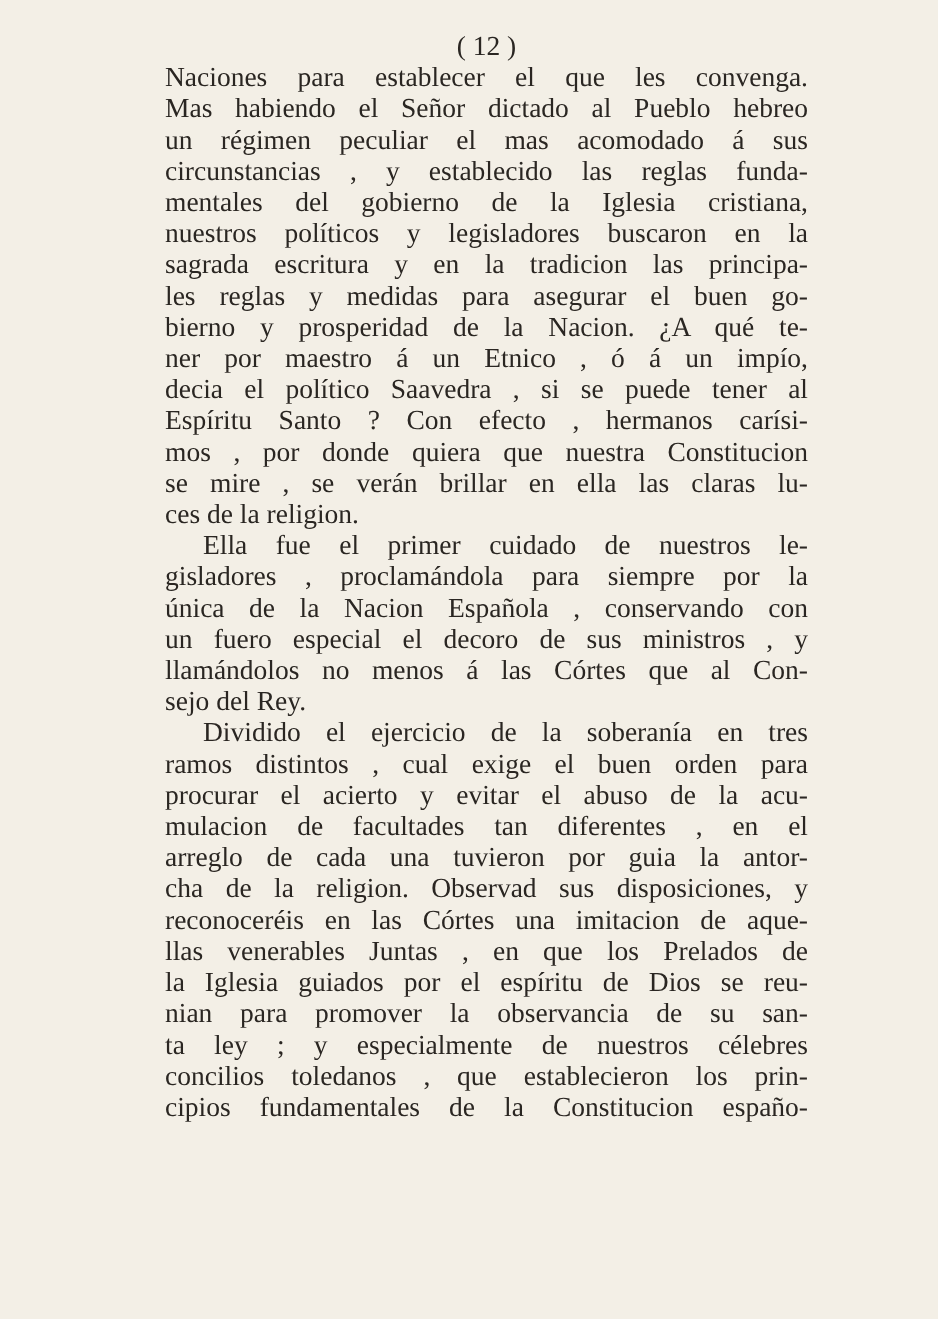( 12 )
Naciones para establecer el que les convenga.
Mas habiendo el Señor dictado al Pueblo hebreo
un régimen peculiar el mas acomodado á sus
circunstancias , y establecido las reglas funda-
mentales del gobierno de la Iglesia cristiana,
nuestros políticos y legisladores buscaron en la
sagrada escritura y en la tradicion las principa-
les reglas y medidas para asegurar el buen go-
bierno y prosperidad de la Nacion. ¿A qué te-
ner por maestro á un Etnico , ó á un impío,
decia el político Saavedra , si se puede tener al
Espíritu Santo ? Con efecto , hermanos carísi-
mos , por donde quiera que nuestra Constitucion
se mire , se verán brillar en ella las claras lu-
ces de la religion.
Ella fue el primer cuidado de nuestros le-
gisladores , proclamándola para siempre por la
única de la Nacion Española , conservando con
un fuero especial el decoro de sus ministros , y
llamándolos no menos á las Córtes que al Con-
sejo del Rey.
Dividido el ejercicio de la soberanía en tres
ramos distintos , cual exige el buen orden para
procurar el acierto y evitar el abuso de la acu-
mulacion de facultades tan diferentes , en el
arreglo de cada una tuvieron por guia la antor-
cha de la religion. Observad sus disposiciones, y
reconoceréis en las Córtes una imitacion de aque-
llas venerables Juntas , en que los Prelados de
la Iglesia guiados por el espíritu de Dios se reu-
nian para promover la observancia de su san-
ta ley ; y especialmente de nuestros célebres
concilios toledanos , que establecieron los prin-
cipios fundamentales de la Constitucion españo-